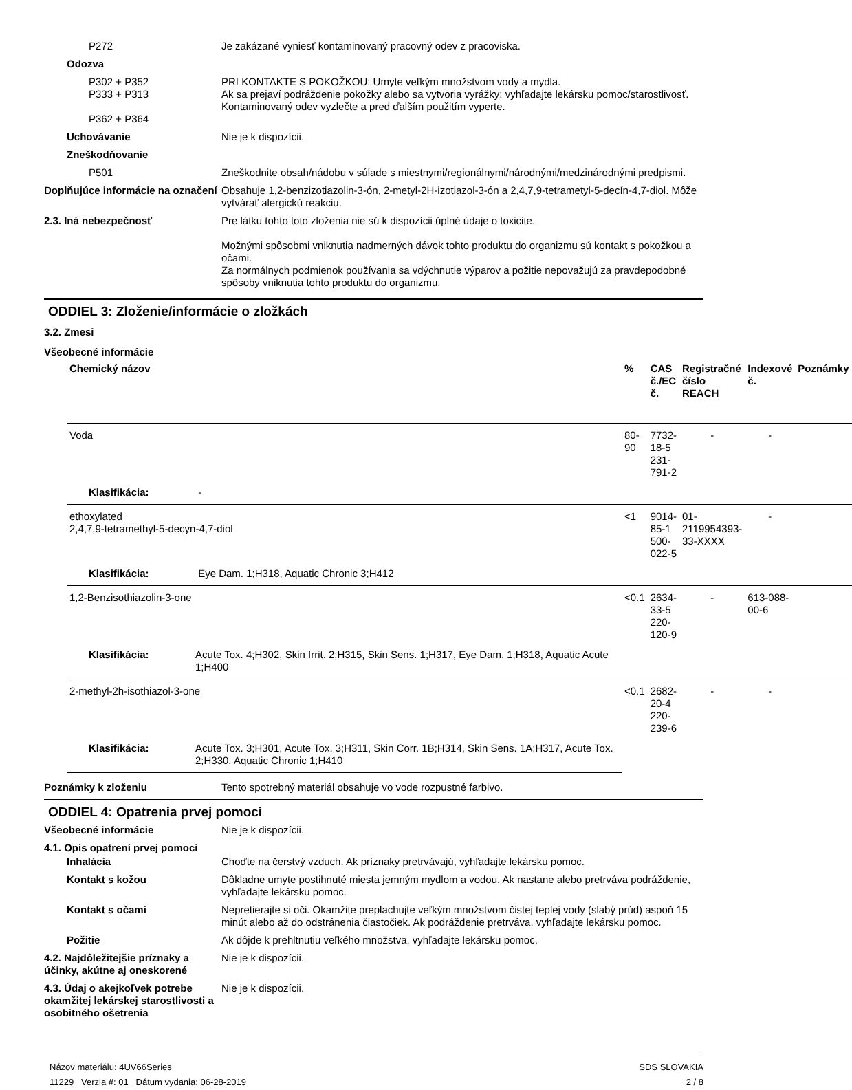P272 Je zakázané vyniesť kontaminovaný pracovný odev z pracoviska.
Odozva
P302 + P352
P333 + P313
P362 + P364
PRI KONTAKTE S POKOŽKOU: Umyte veľkým množstvom vody a mydla.
Ak sa prejaví podráždenie pokožky alebo sa vytvoria vyrážky: vyhľadajte lekársku pomoc/starostlivosť.
Kontaminovaný odev vyzlečte a pred ďalším použitím vyperte.
Uchovávanie Nie je k dispozícii.
Zneškodňovanie
P501 Zneškodnite obsah/nádobu v súlade s miestnymi/regionálnymi/národnými/medzinárodnými predpismi.
Doplňujúce informácie na označení
Obsahuje 1,2-benzizotiazolin-3-ón, 2-metyl-2H-izotiazol-3-ón a 2,4,7,9-tetrametyl-5-decín-4,7-diol. Môže vytvárať alergickú reakciu.
2.3. Iná nebezpečnosť Pre látku tohto toto zloženia nie sú k dispozícii úplné údaje o toxicite.
Možnými spôsobmi vniknutia nadmerných dávok tohto produktu do organizmu sú kontakt s pokožkou a očami.
Za normálnych podmienok používania sa vdýchnutie výparov a požitie nepovažujú za pravdepodobné spôsoby vniknutia tohto produktu do organizmu.
ODDIEL 3: Zloženie/informácie o zložkách
3.2. Zmesi
Všeobecné informácie
| Chemický názov | % | CAS č./EC č. | Registračné číslo REACH | Indexové č. | Poznámky |
| --- | --- | --- | --- | --- | --- |
| Voda | 80-90 | 7732-18-5 231-791-2 | - | - | |
| Klasifikácia: - | | | | | |
| ethoxylated 2,4,7,9-tetramethyl-5-decyn-4,7-diol | <1 | 9014-85-1 500-022-5 | 01-2119954393-33-XXXX | - | |
| Klasifikácia: Eye Dam. 1;H318, Aquatic Chronic 3;H412 | | | | | |
| 1,2-Benzisothiazolin-3-one | <0.1 | 2634-33-5 220-120-9 | - | 613-088-00-6 | |
| Klasifikácia: Acute Tox. 4;H302, Skin Irrit. 2;H315, Skin Sens. 1;H317, Eye Dam. 1;H318, Aquatic Acute 1;H400 | | | | | |
| 2-methyl-2h-isothiazol-3-one | <0.1 | 2682-20-4 220-239-6 | - | - | |
| Klasifikácia: Acute Tox. 3;H301, Acute Tox. 3;H311, Skin Corr. 1B;H314, Skin Sens. 1A;H317, Acute Tox. 2;H330, Aquatic Chronic 1;H410 | | | | | |
Poznámky k zloženiu Tento spotrebný materiál obsahuje vo vode rozpustné farbivo.
ODDIEL 4: Opatrenia prvej pomoci
Všeobecné informácie Nie je k dispozícii.
4.1. Opis opatrení prvej pomoci
Inhalácia Choďte na čerstvý vzduch. Ak príznaky pretrvávajú, vyhľadajte lekársku pomoc.
Kontakt s kožou Dôkladne umyte postihnuté miesta jemným mydlom a vodou. Ak nastane alebo pretrváva podráždenie, vyhľadajte lekársku pomoc.
Kontakt s očami Nepretierajte si oči. Okamžite preplachujte veľkým množstvom čistej teplej vody (slabý prúd) aspoň 15 minút alebo až do odstránenia čiastočiek. Ak podráždenie pretrváva, vyhľadajte lekársku pomoc.
Požitie Ak dôjde k prehltnutiu veľkého množstva, vyhľadajte lekársku pomoc.
4.2. Najdôležitejšie príznaky a účinky, akútne aj oneskorené
Nie je k dispozícii.
4.3. Údaj o akejkoľvek potrebe okamžitej lekárskej starostlivosti a osobitného ošetrenia
Nie je k dispozícii.
Názov materiálu: 4UV66Series
11229 Verzia #: 01 Dátum vydania: 06-28-2019
SDS SLOVAKIA
2 / 8